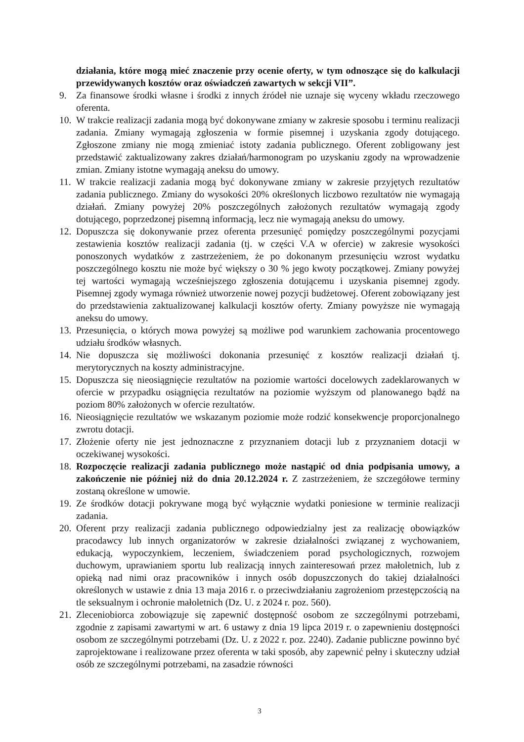działania, które mogą mieć znaczenie przy ocenie oferty, w tym odnoszące się do kalkulacji przewidywanych kosztów oraz oświadczeń zawartych w sekcji VII”.
9. Za finansowe środki własne i środki z innych źródeł nie uznaje się wyceny wkładu rzeczowego oferenta.
10. W trakcie realizacji zadania mogą być dokonywane zmiany w zakresie sposobu i terminu realizacji zadania. Zmiany wymagają zgłoszenia w formie pisemnej i uzyskania zgody dotującego. Zgłoszone zmiany nie mogą zmieniać istoty zadania publicznego. Oferent zobligowany jest przedstawić zaktualizowany zakres działań/harmonogram po uzyskaniu zgody na wprowadzenie zmian. Zmiany istotne wymagają aneksu do umowy.
11. W trakcie realizacji zadania mogą być dokonywane zmiany w zakresie przyjętych rezultatów zadania publicznego. Zmiany do wysokości 20% określonych liczbowo rezultatów nie wymagają działań. Zmiany powyżej 20% poszczególnych założonych rezultatów wymagają zgody dotującego, poprzedzonej pisemną informacją, lecz nie wymagają aneksu do umowy.
12. Dopuszcza się dokonywanie przez oferenta przesunięć pomiędzy poszczególnymi pozycjami zestawienia kosztów realizacji zadania (tj. w części V.A w ofercie) w zakresie wysokości ponoszonych wydatków z zastrzeżeniem, że po dokonanym przesunięciu wzrost wydatku poszczególnego kosztu nie może być większy o 30 % jego kwoty początkowej. Zmiany powyżej tej wartości wymagają wcześniejszego zgłoszenia dotującemu i uzyskania pisemnej zgody. Pisemnej zgody wymaga również utworzenie nowej pozycji budżetowej. Oferent zobowiązany jest do przedstawienia zaktualizowanej kalkulacji kosztów oferty. Zmiany powyższe nie wymagają aneksu do umowy.
13. Przesunięcia, o których mowa powyżej są możliwe pod warunkiem zachowania procentowego udziału środków własnych.
14. Nie dopuszcza się możliwości dokonania przesunięć z kosztów realizacji działań tj. merytorycznych na koszty administracyjne.
15. Dopuszcza się nieosiągnięcie rezultatów na poziomie wartości docelowych zadeklarowanych w ofercie w przypadku osiągnięcia rezultatów na poziomie wyższym od planowanego bądź na poziom 80% założonych w ofercie rezultatów.
16. Nieosiągnięcie rezultatów we wskazanym poziomie może rodzić konsekwencje proporcjonalnego zwrotu dotacji.
17. Złożenie oferty nie jest jednoznaczne z przyznaniem dotacji lub z przyznaniem dotacji w oczekiwanej wysokości.
18. Rozpoczęcie realizacji zadania publicznego może nastąpić od dnia podpisania umowy, a zakończenie nie później niż do dnia 20.12.2024 r. Z zastrzeżeniem, że szczegółowe terminy zostaną określone w umowie.
19. Ze środków dotacji pokrywane mogą być wyłącznie wydatki poniesione w terminie realizacji zadania.
20. Oferent przy realizacji zadania publicznego odpowiedzialny jest za realizację obowiązków pracodawcy lub innych organizatorów w zakresie działalności związanej z wychowaniem, edukacją, wypoczynkiem, leczeniem, świadczeniem porad psychologicznych, rozwojem duchowym, uprawianiem sportu lub realizacją innych zainteresowań przez małoletnich, lub z opieką nad nimi oraz pracowników i innych osób dopuszczonych do takiej działalności określonych w ustawie z dnia 13 maja 2016 r. o przeciwdziałaniu zagrożeniom przestępczością na tle seksualnym i ochronie małoletnich (Dz. U. z 2024 r. poz. 560).
21. Zleceniobiorca zobowiązuje się zapewnić dostępność osobom ze szczególnymi potrzebami, zgodnie z zapisami zawartymi w art. 6 ustawy z dnia 19 lipca 2019 r. o zapewnieniu dostępności osobom ze szczególnymi potrzebami (Dz. U. z 2022 r. poz. 2240). Zadanie publiczne powinno być zaprojektowane i realizowane przez oferenta w taki sposób, aby zapewnić pełny i skuteczny udział osób ze szczególnymi potrzebami, na zasadzie równości
3